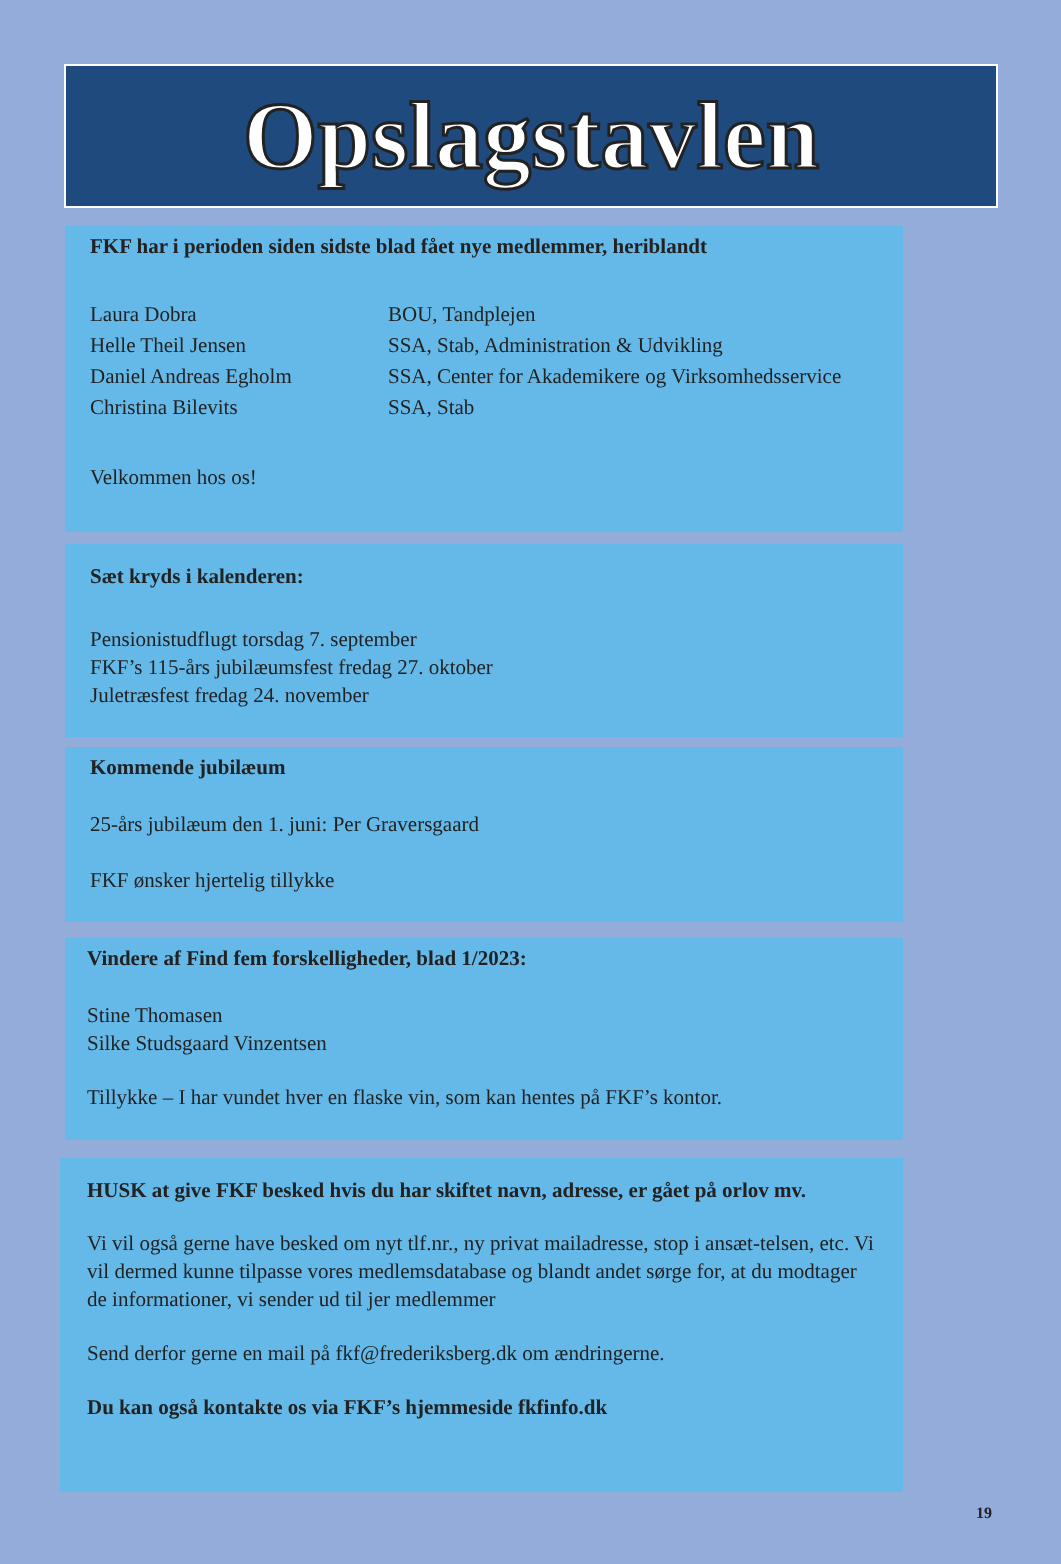Opslagstavlen
FKF har i perioden siden sidste blad fået nye medlemmer, heriblandt
| Laura Dobra | BOU, Tandplejen |
| Helle Theil Jensen | SSA, Stab, Administration & Udvikling |
| Daniel Andreas Egholm | SSA, Center for Akademikere og Virksomhedsservice |
| Christina Bilevits | SSA, Stab |
Velkommen hos os!
Sæt kryds i kalenderen:
Pensionistudflugt torsdag 7. september
FKF’s 115-års jubilæumsfest fredag 27. oktober
Juletræsfest fredag 24. november
Kommende jubilæum
25-års jubilæum den 1. juni: Per Graversgaard
FKF ønsker hjertelig tillykke
Vindere af Find fem forskelligheder, blad 1/2023:
Stine Thomasen
Silke Studsgaard Vinzentsen
Tillykke – I har vundet hver en flaske vin, som kan hentes på FKF’s kontor.
HUSK at give FKF besked hvis du har skiftet navn, adresse, er gået på orlov mv.
Vi vil også gerne have besked om nyt tlf.nr., ny privat mailadresse, stop i ansæt-telsen, etc. Vi vil dermed kunne tilpasse vores medlemsdatabase og blandt andet sørge for, at du modtager de informationer, vi sender ud til jer medlemmer
Send derfor gerne en mail på fkf@frederiksberg.dk om ændringerne.
Du kan også kontakte os via FKF’s hjemmeside fkfinfo.dk
19